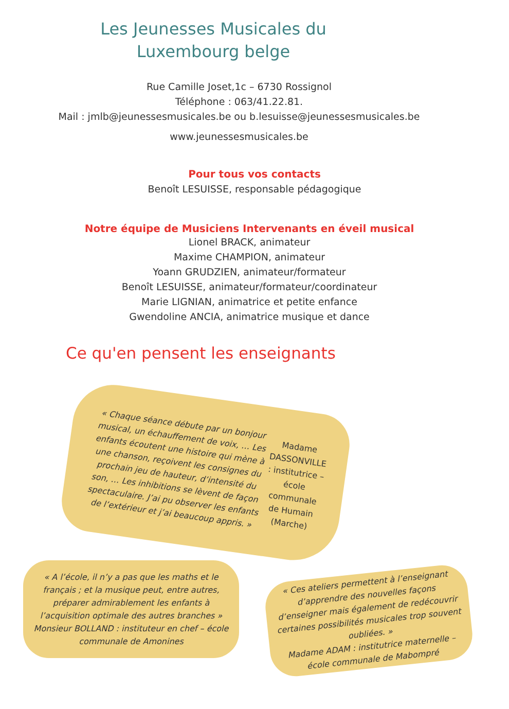Les Jeunesses Musicales du
Luxembourg belge
Rue Camille Joset,1c – 6730 Rossignol
Téléphone : 063/41.22.81.
Mail : jmlb@jeunessesmusicales.be ou b.lesuisse@jeunessesmusicales.be
www.jeunessesmusicales.be
Pour tous vos contacts
Benoît LESUISSE, responsable pédagogique
Notre équipe de Musiciens Intervenants en éveil musical
Lionel BRACK, animateur
Maxime CHAMPION, animateur
Yoann GRUDZIEN, animateur/formateur
Benoît LESUISSE, animateur/formateur/coordinateur
Marie LIGNIAN, animatrice et petite enfance
Gwendoline ANCIA, animatrice musique et dance
Ce qu'en pensent les enseignants
« Chaque séance débute par un bonjour musical, un échauffement de voix, … Les enfants écoutent une histoire qui mène à une chanson, reçoivent les consignes du prochain jeu de hauteur, d’intensité du son, … Les inhibitions se lèvent de façon spectaculaire. J’ai pu observer les enfants de l’extérieur et j’ai beaucoup appris. »
Madame DASSONVILLE : institutrice – école communale de Humain (Marche)
« A l’école, il n’y a pas que les maths et le français ; et la musique peut, entre autres, préparer admirablement les enfants à l’acquisition optimale des autres branches »
Monsieur BOLLAND : instituteur en chef – école communale de Amonines
« Ces ateliers permettent à l’enseignant d’apprendre des nouvelles façons d’enseigner mais également de redécouvrir certaines possibilités musicales trop souvent oubliées. »
Madame ADAM : institutrice maternelle – école communale de Mabompré